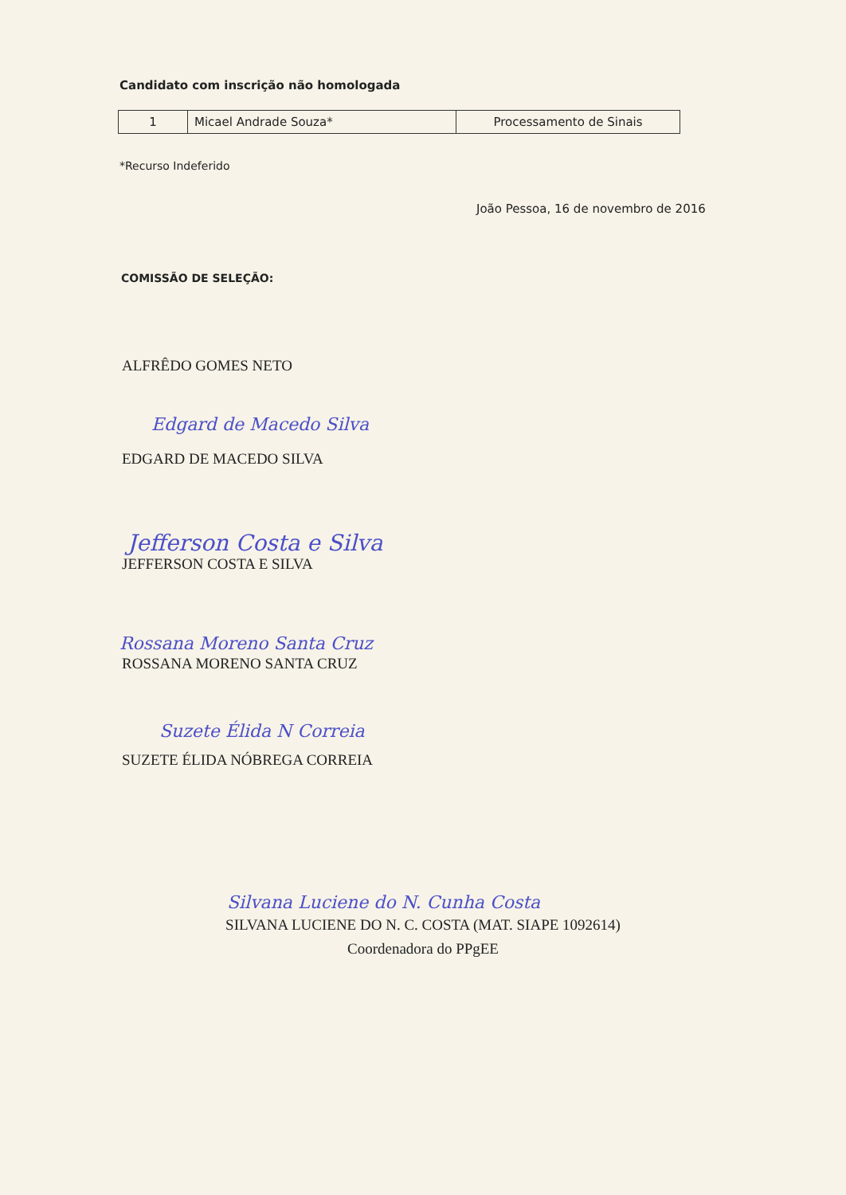Candidato com inscrição não homologada
| 1 | Micael Andrade Souza* | Processamento de Sinais |
*Recurso Indeferido
João Pessoa, 16 de novembro de 2016
COMISSÃO DE SELEÇÃO:
ALFRÊDO GOMES NETO
Edgard de Macedo Silva
EDGARD DE MACEDO SILVA
Jefferson Costa e Silva
JEFFERSON COSTA E SILVA
Rossana Moreno Santa Cruz
ROSSANA MORENO SANTA CRUZ
Suzete Élida N Correia
SUZETE ÉLIDA NÓBREGA CORREIA
Silvana Luciene do N. Cunha Costa
SILVANA LUCIENE DO N. C. COSTA (MAT. SIAPE 1092614)
Coordenadora do PPgEE